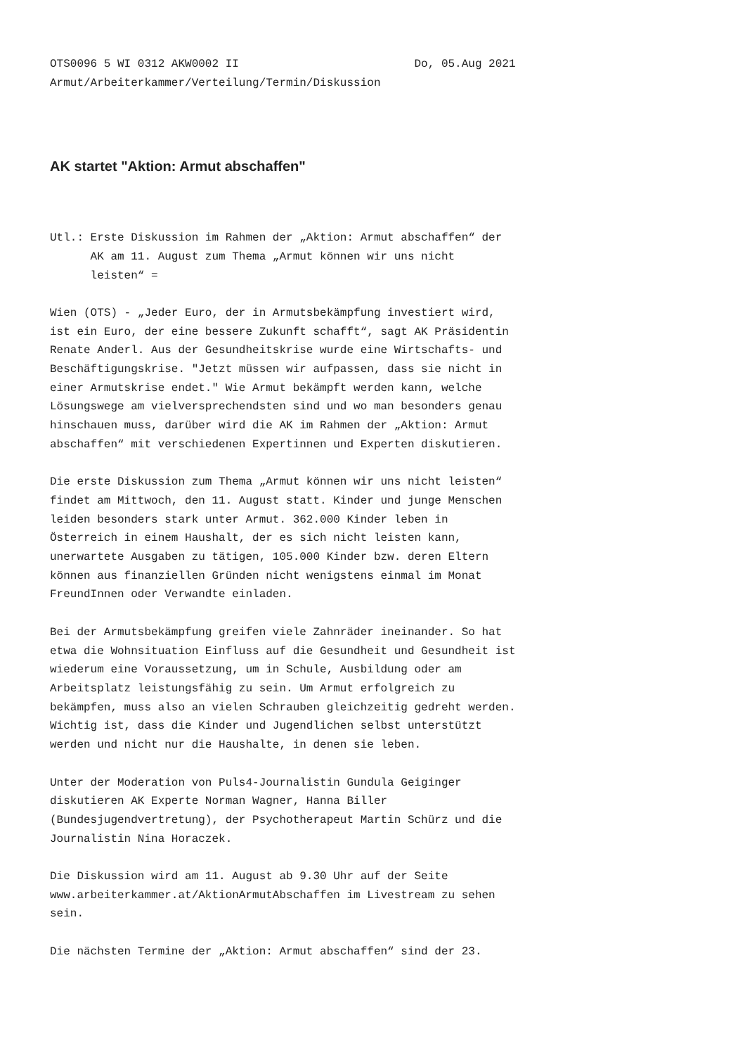OTS0096 5 WI 0312 AKW0002 II                          Do, 05.Aug 2021
Armut/Arbeiterkammer/Verteilung/Termin/Diskussion
AK startet "Aktion: Armut abschaffen"
Utl.: Erste Diskussion im Rahmen der „Aktion: Armut abschaffen“ der
      AK am 11. August zum Thema „Armut können wir uns nicht
      leisten“ =

Wien (OTS) - „Jeder Euro, der in Armutsbekämpfung investiert wird,
ist ein Euro, der eine bessere Zukunft schafft“, sagt AK Präsidentin
Renate Anderl. Aus der Gesundheitskrise wurde eine Wirtschafts- und
Beschäftigungskrise. "Jetzt müssen wir aufpassen, dass sie nicht in
einer Armutskrise endet." Wie Armut bekämpft werden kann, welche
Lösungswege am vielversprechendsten sind und wo man besonders genau
hinschauen muss, darüber wird die AK im Rahmen der „Aktion: Armut
abschaffen“ mit verschiedenen Expertinnen und Experten diskutieren.

Die erste Diskussion zum Thema „Armut können wir uns nicht leisten“
findet am Mittwoch, den 11. August statt. Kinder und junge Menschen
leiden besonders stark unter Armut. 362.000 Kinder leben in
Österreich in einem Haushalt, der es sich nicht leisten kann,
unerwartete Ausgaben zu tätigen, 105.000 Kinder bzw. deren Eltern
können aus finanziellen Gründen nicht wenigstens einmal im Monat
FreundInnen oder Verwandte einladen.

Bei der Armutsbekämpfung greifen viele Zahnräder ineinander. So hat
etwa die Wohnsituation Einfluss auf die Gesundheit und Gesundheit ist
wiederum eine Voraussetzung, um in Schule, Ausbildung oder am
Arbeitsplatz leistungsfähig zu sein. Um Armut erfolgreich zu
bekämpfen, muss also an vielen Schrauben gleichzeitig gedreht werden.
Wichtig ist, dass die Kinder und Jugendlichen selbst unterstützt
werden und nicht nur die Haushalte, in denen sie leben.

Unter der Moderation von Puls4-Journalistin Gundula Geiginger
diskutieren AK Experte Norman Wagner, Hanna Biller
(Bundesjugendvertretung), der Psychotherapeut Martin Schürz und die
Journalistin Nina Horaczek.

Die Diskussion wird am 11. August ab 9.30 Uhr auf der Seite
www.arbeiterkammer.at/AktionArmutAbschaffen im Livestream zu sehen
sein.

Die nächsten Termine der „Aktion: Armut abschaffen“ sind der 23.